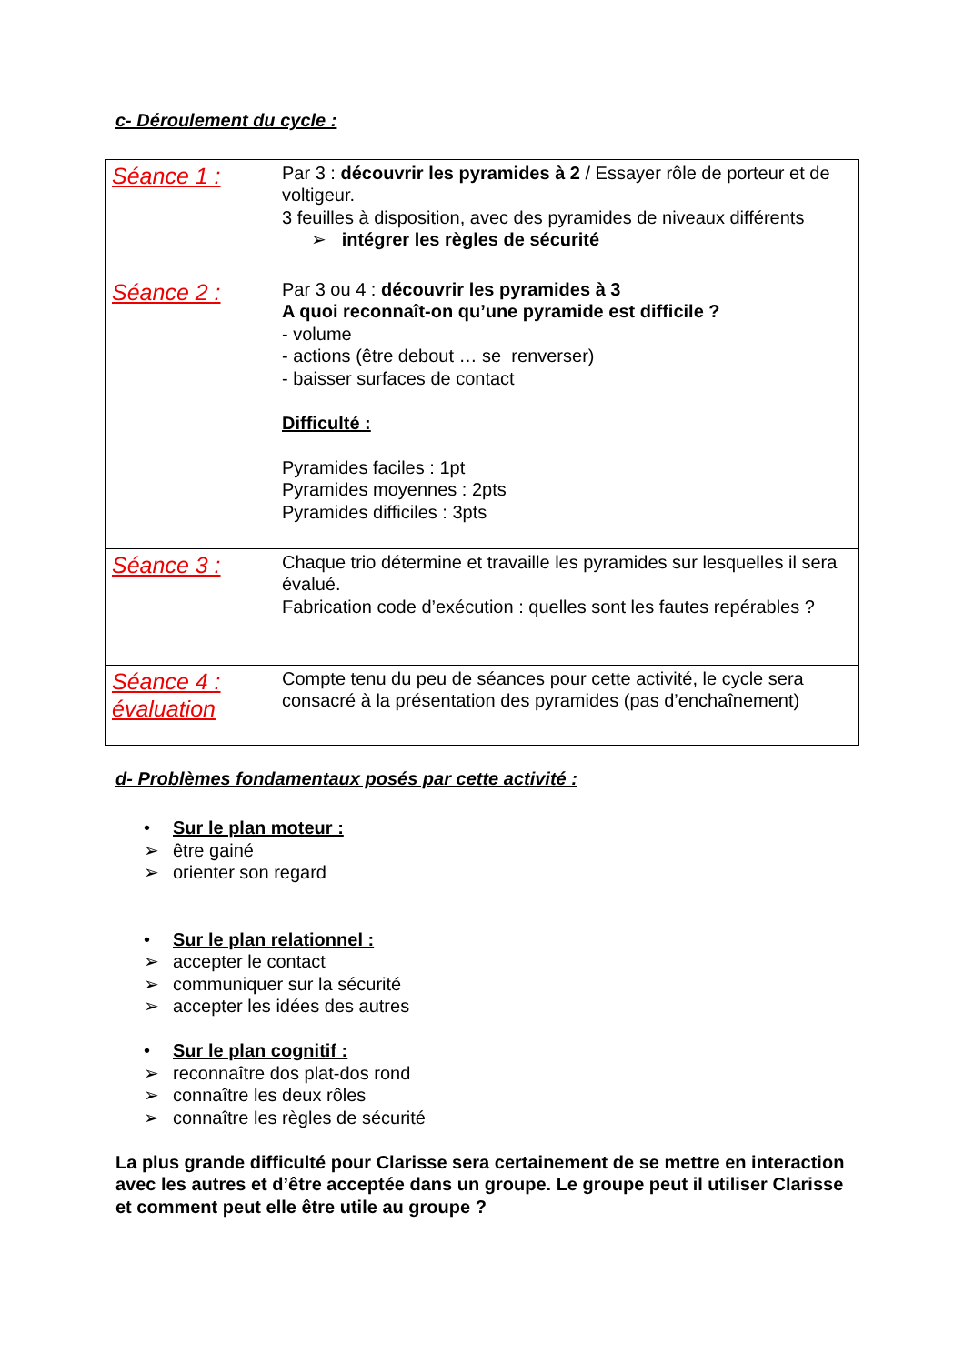c- Déroulement du cycle :
| Séance 1 : | Par 3 : découvrir les pyramides à 2 / Essayer rôle de porteur et de voltigeur. 3 feuilles à disposition, avec des pyramides de niveaux différents ➢ intégrer les règles de sécurité |
| Séance 2 : | Par 3 ou 4 : découvrir les pyramides à 3 A quoi reconnaît-on qu’une pyramide est difficile ? - volume - actions (être debout … se renverser) - baisser surfaces de contact Difficulté : Pyramides faciles : 1pt Pyramides moyennes : 2pts Pyramides difficiles : 3pts |
| Séance 3 : | Chaque trio détermine et travaille les pyramides sur lesquelles il sera évalué. Fabrication code d’exécution : quelles sont les fautes repérables ? |
| Séance 4 : évaluation | Compte tenu du peu de séances pour cette activité, le cycle sera consacré à la présentation des pyramides (pas d’enchaînement) |
d- Problèmes fondamentaux posés par cette activité :
• Sur le plan moteur :
➢ être gainé
➢ orienter son regard
• Sur le plan relationnel :
➢ accepter le contact
➢ communiquer sur la sécurité
➢ accepter les idées des autres
• Sur le plan cognitif :
➢ reconnaître dos plat-dos rond
➢ connaître les deux rôles
➢ connaître les règles de sécurité
La plus grande difficulté pour Clarisse sera certainement de se mettre en interaction avec les autres et d’être acceptée dans un groupe. Le groupe peut il utiliser Clarisse et comment peut elle être utile au groupe ?